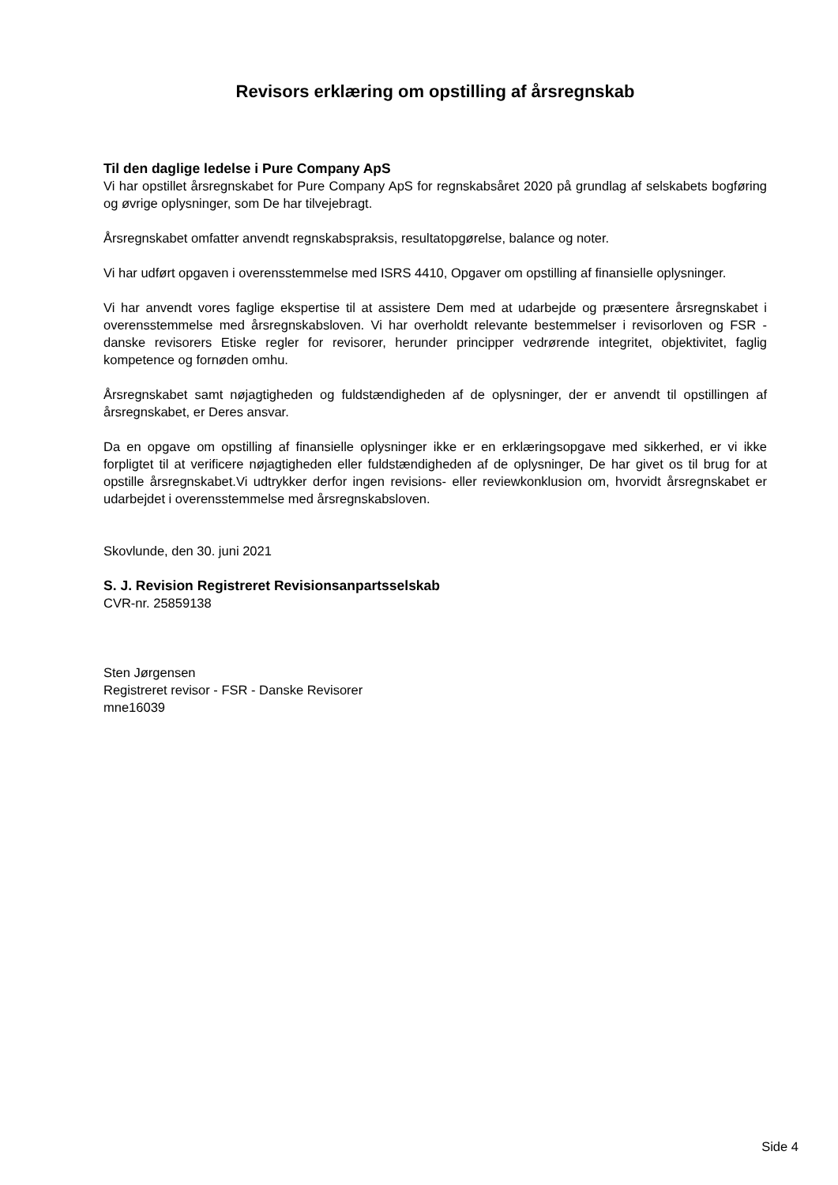Revisors erklæring om opstilling af årsregnskab
Til den daglige ledelse i Pure Company ApS
Vi har opstillet årsregnskabet for Pure Company ApS for regnskabsåret 2020 på grundlag af selskabets bogføring og øvrige oplysninger, som De har tilvejebragt.
Årsregnskabet omfatter anvendt regnskabspraksis, resultatopgørelse, balance og noter.
Vi har udført opgaven i overensstemmelse med ISRS 4410, Opgaver om opstilling af finansielle oplysninger.
Vi har anvendt vores faglige ekspertise til at assistere Dem med at udarbejde og præsentere årsregnskabet i overensstemmelse med årsregnskabsloven. Vi har overholdt relevante bestemmelser i revisorloven og FSR - danske revisorers Etiske regler for revisorer, herunder principper vedrørende integritet, objektivitet, faglig kompetence og fornøden omhu.
Årsregnskabet samt nøjagtigheden og fuldstændigheden af de oplysninger, der er anvendt til opstillingen af årsregnskabet, er Deres ansvar.
Da en opgave om opstilling af finansielle oplysninger ikke er en erklæringsopgave med sikkerhed, er vi ikke forpligtet til at verificere nøjagtigheden eller fuldstændigheden af de oplysninger, De har givet os til brug for at opstille årsregnskabet.Vi udtrykker derfor ingen revisions- eller reviewkonklusion om, hvorvidt årsregnskabet er udarbejdet i overensstemmelse med årsregnskabsloven.
Skovlunde, den 30. juni 2021
S. J. Revision Registreret Revisionsanpartsselskab
CVR-nr. 25859138
Sten Jørgensen
Registreret revisor - FSR - Danske Revisorer
mne16039
Side 4